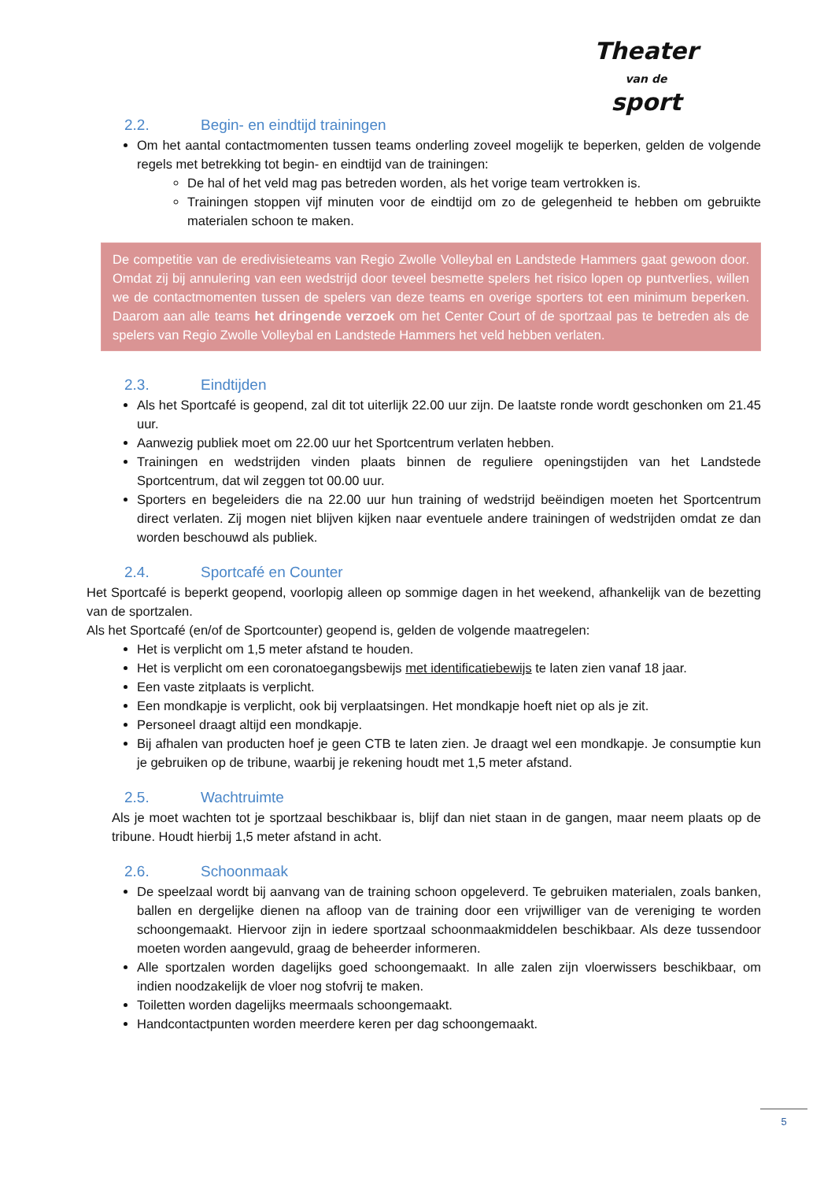Theater
van de
sport
2.2. Begin- en eindtijd trainingen
Om het aantal contactmomenten tussen teams onderling zoveel mogelijk te beperken, gelden de volgende regels met betrekking tot begin- en eindtijd van de trainingen:
De hal of het veld mag pas betreden worden, als het vorige team vertrokken is.
Trainingen stoppen vijf minuten voor de eindtijd om zo de gelegenheid te hebben om gebruikte materialen schoon te maken.
De competitie van de eredivisieteams van Regio Zwolle Volleybal en Landstede Hammers gaat gewoon door. Omdat zij bij annulering van een wedstrijd door teveel besmette spelers het risico lopen op puntverlies, willen we de contactmomenten tussen de spelers van deze teams en overige sporters tot een minimum beperken. Daarom aan alle teams het dringende verzoek om het Center Court of de sportzaal pas te betreden als de spelers van Regio Zwolle Volleybal en Landstede Hammers het veld hebben verlaten.
2.3. Eindtijden
Als het Sportcafé is geopend, zal dit tot uiterlijk 22.00 uur zijn. De laatste ronde wordt geschonken om 21.45 uur.
Aanwezig publiek moet om 22.00 uur het Sportcentrum verlaten hebben.
Trainingen en wedstrijden vinden plaats binnen de reguliere openingstijden van het Landstede Sportcentrum, dat wil zeggen tot 00.00 uur.
Sporters en begeleiders die na 22.00 uur hun training of wedstrijd beëindigen moeten het Sportcentrum direct verlaten. Zij mogen niet blijven kijken naar eventuele andere trainingen of wedstrijden omdat ze dan worden beschouwd als publiek.
2.4. Sportcafé en Counter
Het Sportcafé is beperkt geopend, voorlopig alleen op sommige dagen in het weekend, afhankelijk van de bezetting van de sportzalen.
Als het Sportcafé (en/of de Sportcounter) geopend is, gelden de volgende maatregelen:
Het is verplicht om 1,5 meter afstand te houden.
Het is verplicht om een coronatoegangsbewijs met identificatiebewijs te laten zien vanaf 18 jaar.
Een vaste zitplaats is verplicht.
Een mondkapje is verplicht, ook bij verplaatsingen. Het mondkapje hoeft niet op als je zit.
Personeel draagt altijd een mondkapje.
Bij afhalen van producten hoef je geen CTB te laten zien. Je draagt wel een mondkapje. Je consumptie kun je gebruiken op de tribune, waarbij je rekening houdt met 1,5 meter afstand.
2.5. Wachtruimte
Als je moet wachten tot je sportzaal beschikbaar is, blijf dan niet staan in de gangen, maar neem plaats op de tribune. Houdt hierbij 1,5 meter afstand in acht.
2.6. Schoonmaak
De speelzaal wordt bij aanvang van de training schoon opgeleverd. Te gebruiken materialen, zoals banken, ballen en dergelijke dienen na afloop van de training door een vrijwilliger van de vereniging te worden schoongemaakt. Hiervoor zijn in iedere sportzaal schoonmaakmiddelen beschikbaar. Als deze tussendoor moeten worden aangevuld, graag de beheerder informeren.
Alle sportzalen worden dagelijks goed schoongemaakt. In alle zalen zijn vloerwissers beschikbaar, om indien noodzakelijk de vloer nog stofvrij te maken.
Toiletten worden dagelijks meermaals schoongemaakt.
Handcontactpunten worden meerdere keren per dag schoongemaakt.
5